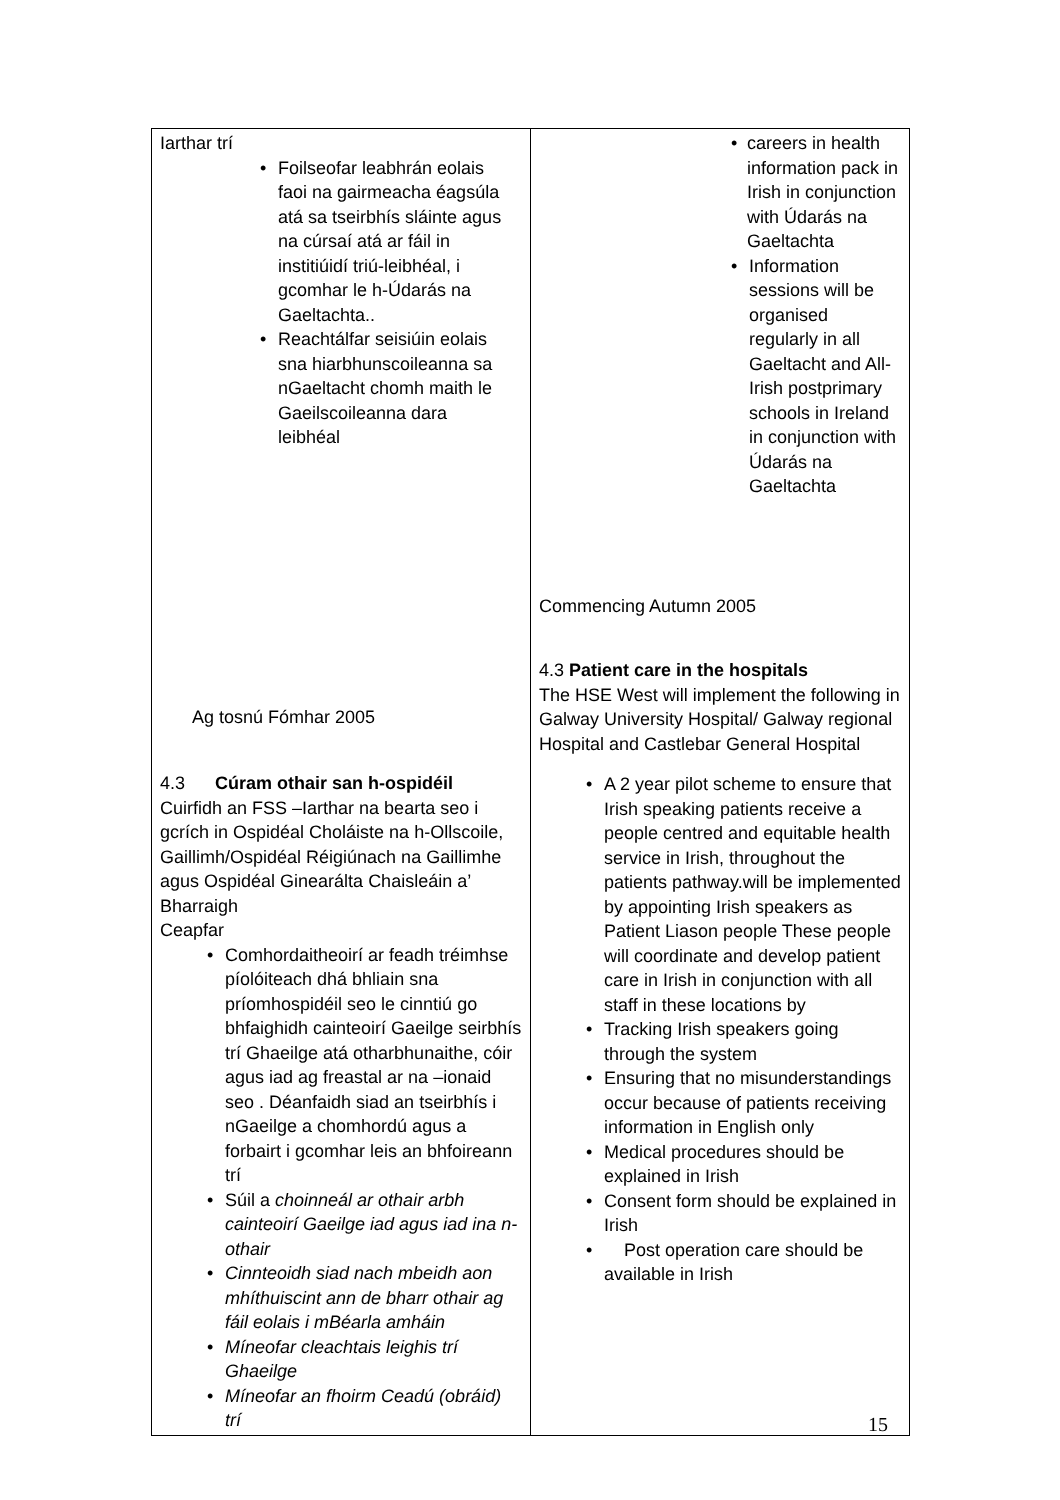| Iarthar trí Foilseofar leabhrán eolais faoi na gairmeacha éagsúla atá sa tseirbhís sláinte agus na cúrsaí atá ar fáil in institiúidí triú-leibhéal, i gcomhar le h-Údarás na Gaeltachta.. Reachtálfar seisiúin eolais sna hiarbhunscoileanna sa nGaeltacht chomh maith le Gaeilscoileanna dara leibhéal Ag tosnú Fómhar 2005 4.3 Cúram othair san h-ospidéil Cuirfidh an FSS –Iarthar na bearta seo i gcrích in Ospidéal Choláiste na h-Ollscoile, Gaillimh/Ospidéal Réigiúnach na Gaillimhe agus Ospidéal Ginearálta Chaisleáin a’ Bharraigh Ceapfar Comhordaitheoirí ar feadh tréimhse píolóiteach dhá bhliain sna príomhospidéil seo le cinntiú go bhfaighidh cainteoirí Gaeilge seirbhís trí Ghaeilge atá otharbhunaithe, cóir agus iad ag freastal ar na –ionaid seo . Déanfaidh siad an tseirbhís i nGaeilge a chomhordú agus a forbairt i gcomhar leis an bhfoireann trí Súil a choinneál ar othair arbh cainteoirí Gaeilge iad agus iad ina n-othair Cinnteoidh siad nach mbeidh aon mhíthuiscint ann de bharr othair ag fáil eolais i mBéarla amháin Míneofar cleachtais leighis trí Ghaeilge Míneofar an fhoirm Ceadú (obráid) trí | careers in health information pack in Irish in conjunction with Údarás na Gaeltachta Information sessions will be organised regularly in all Gaeltacht and All-Irish postprimary schools in Ireland in conjunction with Údarás na Gaeltachta Commencing Autumn 2005 4.3 Patient care in the hospitals The HSE West will implement the following in Galway University Hospital/ Galway regional Hospital and Castlebar General Hospital A 2 year pilot scheme to ensure that Irish speaking patients receive a people centred and equitable health service in Irish, throughout the patients pathway.will be implemented by appointing Irish speakers as Patient Liason people These people will coordinate and develop patient care in Irish in conjunction with all staff in these locations by Tracking Irish speakers going through the system Ensuring that no misunderstandings occur because of patients receiving information in English only Medical procedures should be explained in Irish Consent form should be explained in Irish Post operation care should be available in Irish |
15